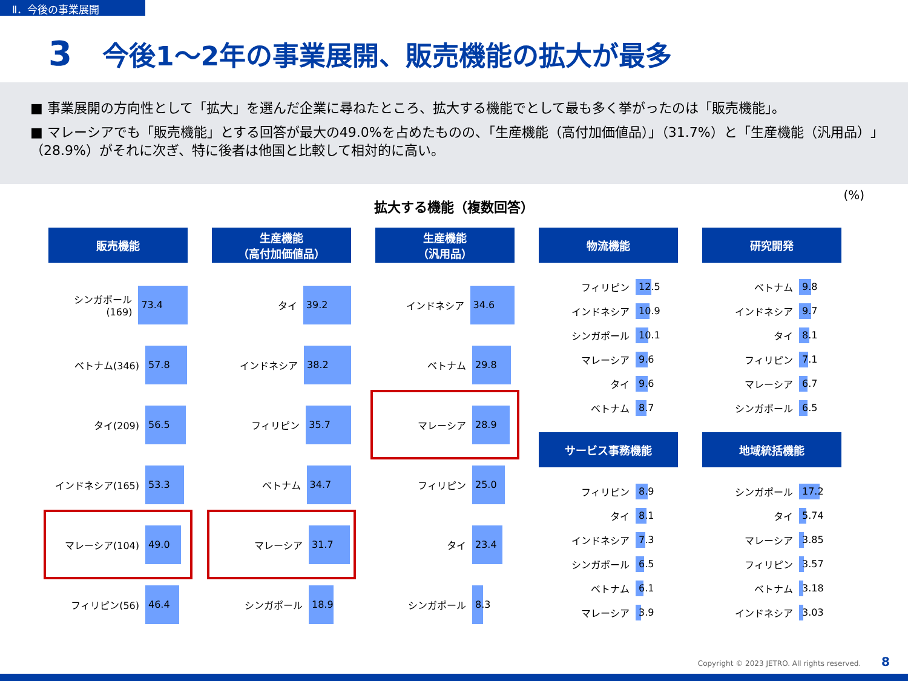Ⅱ．今後の事業展開
3 今後1～2年の事業展開、販売機能の拡大が最多
■ 事業展開の方向性として「拡大」を選んだ企業に尋ねたところ、拡大する機能でとして最も多く挙がったのは「販売機能」。
■ マレーシアでも「販売機能」とする回答が最大の49.0%を占めたものの、「生産機能（高付加価値品）」（31.7%）と「生産機能（汎用品）」（28.9%）がそれに次ぎ、特に後者は他国と比較して相対的に高い。
拡大する機能（複数回答）
(%)
販売機能
シンガポール(169) 73.4
ベトナム(346) 57.8
タイ(209) 56.5
インドネシア(165) 53.3
マレーシア(104) 49.0
フィリピン(56) 46.4
生産機能
（高付加価値品）
タイ 39.2
インドネシア 38.2
フィリピン 35.7
ベトナム 34.7
マレーシア 31.7
シンガポール 18.9
生産機能
（汎用品）
インドネシア 34.6
ベトナム 29.8
マレーシア 28.9
フィリピン 25.0
タイ 23.4
シンガポール 8.3
物流機能
フィリピン 12.5
インドネシア 10.9
シンガポール 10.1
マレーシア 9.6
タイ 9.6
ベトナム 8.7
サービス事務機能
フィリピン 8.9
タイ 8.1
インドネシア 7.3
シンガポール 6.5
ベトナム 6.1
マレーシア 3.9
研究開発
ベトナム 9.8
インドネシア 9.7
タイ 8.1
フィリピン 7.1
マレーシア 6.7
シンガポール 6.5
地域統括機能
シンガポール 17.2
タイ 5.74
マレーシア 3.85
フィリピン 3.57
ベトナム 3.18
インドネシア 3.03
Copyright © 2023 JETRO. All rights reserved. 8